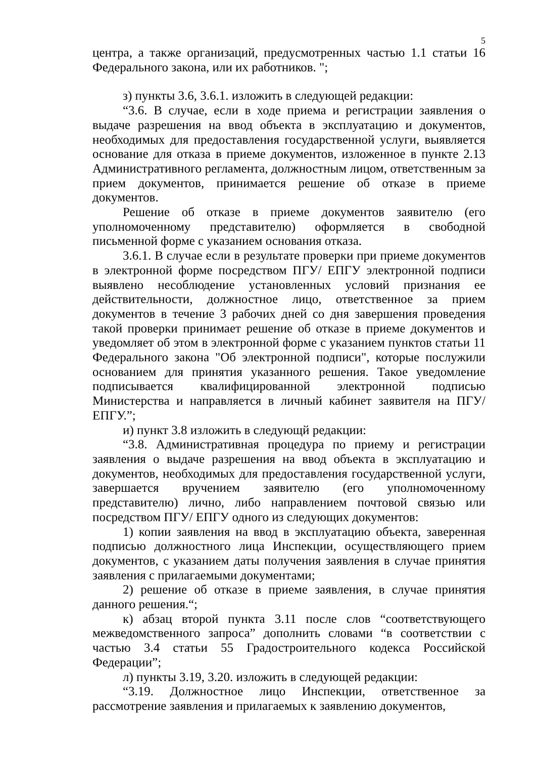5
центра, а также организаций, предусмотренных частью 1.1 статьи 16 Федерального закона, или их работников. ";
з) пункты 3.6, 3.6.1. изложить в следующей редакции:
“3.6. В случае, если в ходе приема и регистрации заявления о выдаче разрешения на ввод объекта в эксплуатацию и документов, необходимых для предоставления государственной услуги, выявляется основание для отказа в приеме документов, изложенное в пункте 2.13 Административного регламента, должностным лицом, ответственным за прием документов, принимается решение об отказе в приеме документов.
Решение об отказе в приеме документов заявителю (его уполномоченному представителю) оформляется в свободной письменной форме с указанием основания отказа.
3.6.1. В случае если в результате проверки при приеме документов в электронной форме посредством ПГУ/ ЕПГУ электронной подписи выявлено несоблюдение установленных условий признания ее действительности, должностное лицо, ответственное за прием документов в течение 3 рабочих дней со дня завершения проведения такой проверки принимает решение об отказе в приеме документов и уведомляет об этом в электронной форме с указанием пунктов статьи 11 Федерального закона "Об электронной подписи", которые послужили основанием для принятия указанного решения. Такое уведомление подписывается квалифицированной электронной подписью Министерства и направляется в личный кабинет заявителя на ПГУ/ ЕПГУ.”;
и) пункт 3.8 изложить в следующй редакции:
“3.8. Административная процедура по приему и регистрации заявления о выдаче разрешения на ввод объекта в эксплуатацию и документов, необходимых для предоставления государственной услуги, завершается вручением заявителю (его уполномоченному представителю) лично, либо направлением почтовой связью или посредством ПГУ/ ЕПГУ одного из следующих документов:
1) копии заявления на ввод в эксплуатацию объекта, заверенная подписью должностного лица Инспекции, осуществляющего прием документов, с указанием даты получения заявления в случае принятия заявления с прилагаемыми документами;
2) решение об отказе в приеме заявления, в случае принятия данного решения.“;
к) абзац второй пункта 3.11 после слов “соответствующего межведомственного запроса” дополнить словами “в соответствии с частью 3.4 статьи 55 Градостроительного кодекса Российской Федерации”;
л) пункты 3.19, 3.20. изложить в следующей редакции:
“3.19. Должностное лицо Инспекции, ответственное за рассмотрение заявления и прилагаемых к заявлению документов,